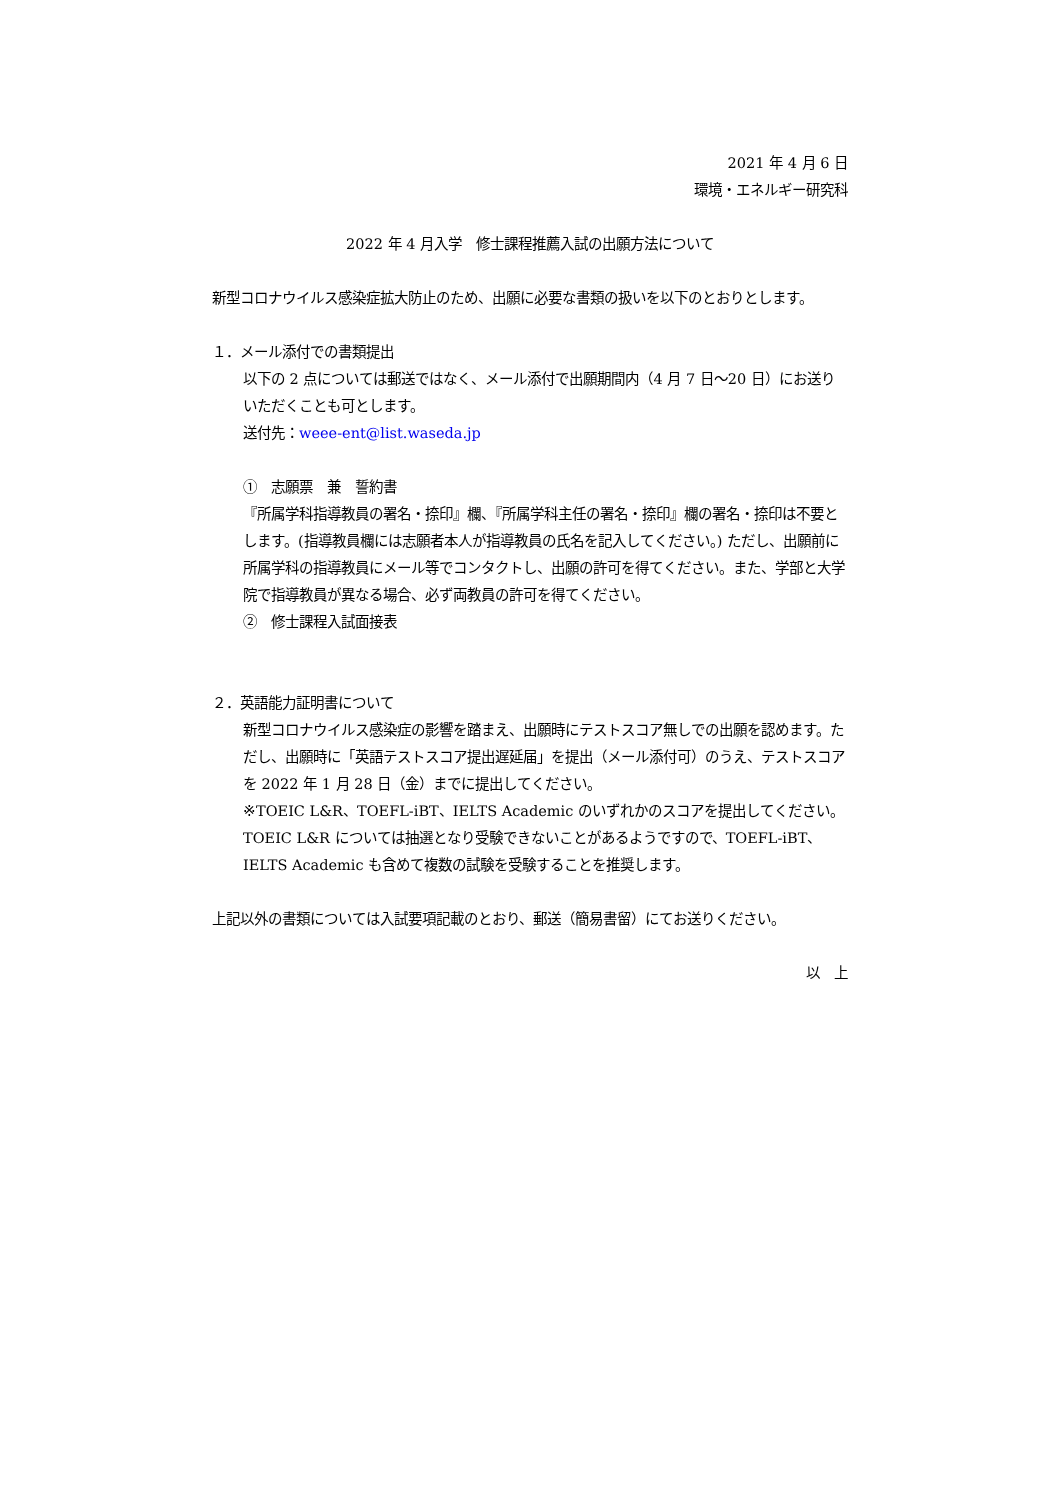2021 年 4 月 6 日
環境・エネルギー研究科
2022 年 4 月入学　修士課程推薦入試の出願方法について
新型コロナウイルス感染症拡大防止のため、出願に必要な書類の扱いを以下のとおりとします。
１．メール添付での書類提出
以下の 2 点については郵送ではなく、メール添付で出願期間内（4 月 7 日～20 日）にお送りいただくことも可とします。
送付先：weee-ent@list.waseda.jp
①　志願票　兼　誓約書
『所属学科指導教員の署名・捺印』欄、『所属学科主任の署名・捺印』欄の署名・捺印は不要とします。(指導教員欄には志願者本人が指導教員の氏名を記入してください。) ただし、出願前に所属学科の指導教員にメール等でコンタクトし、出願の許可を得てください。また、学部と大学院で指導教員が異なる場合、必ず両教員の許可を得てください。
②　修士課程入試面接表
２．英語能力証明書について
新型コロナウイルス感染症の影響を踏まえ、出願時にテストスコア無しでの出願を認めます。ただし、出願時に「英語テストスコア提出遅延届」を提出（メール添付可）のうえ、テストスコアを 2022 年 1 月 28 日（金）までに提出してください。
※TOEIC L&R、TOEFL-iBT、IELTS Academic のいずれかのスコアを提出してください。TOEIC L&R については抽選となり受験できないことがあるようですので、TOEFL-iBT、IELTS Academic も含めて複数の試験を受験することを推奨します。
上記以外の書類については入試要項記載のとおり、郵送（簡易書留）にてお送りください。
以　上